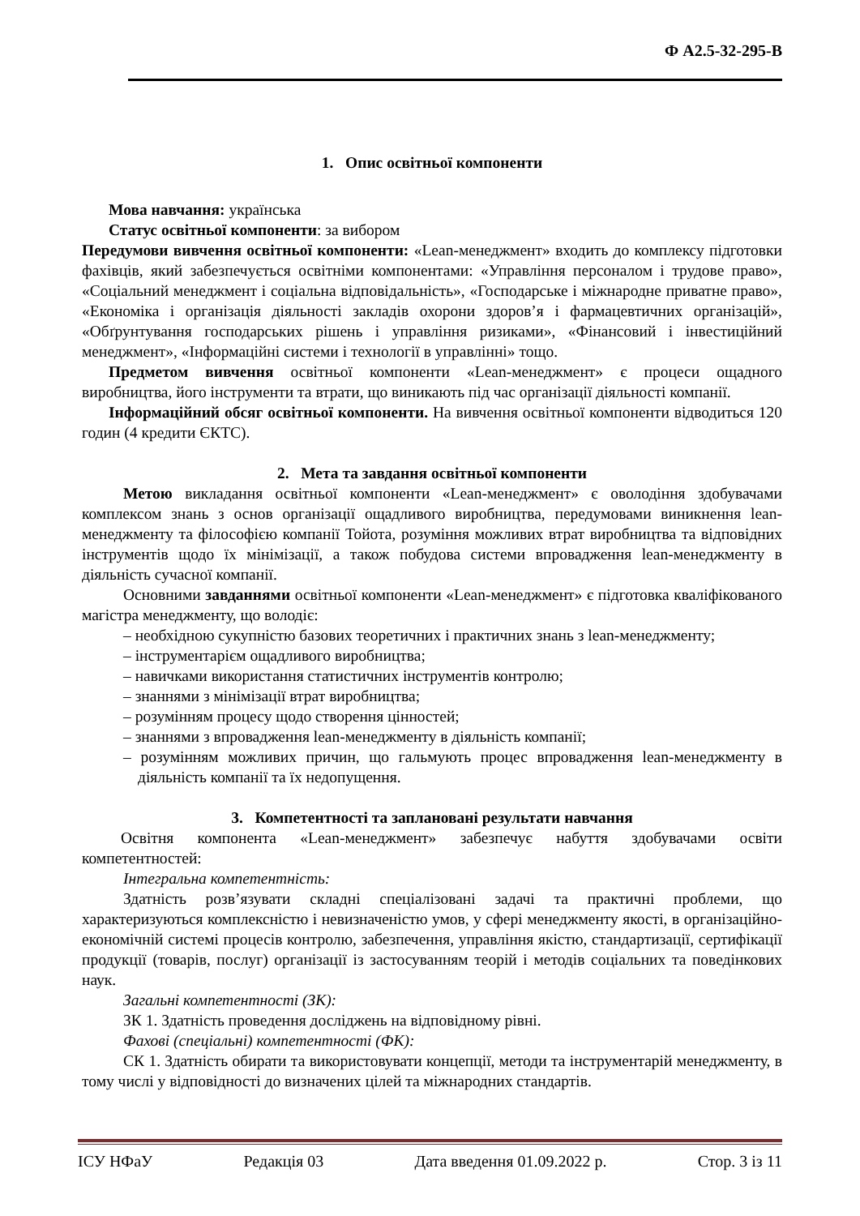Ф А2.5-32-295-В
1. Опис освітньої компоненти
Мова навчання: українська
Статус освітньої компоненти: за вибором
Передумови вивчення освітньої компоненти: «Lean-менеджмент» входить до комплексу підготовки фахівців, який забезпечується освітніми компонентами: «Управління персоналом і трудове право», «Соціальний менеджмент і соціальна відповідальність», «Господарське і міжнародне приватне право», «Економіка і організація діяльності закладів охорони здоров’я і фармацевтичних організацій», «Обґрунтування господарських рішень і управління ризиками», «Фінансовий і інвестиційний менеджмент», «Інформаційні системи і технології в управлінні» тощо.
Предметом вивчення освітньої компоненти «Lean-менеджмент» є процеси ощадного виробництва, його інструменти та втрати, що виникають під час організації діяльності компанії.
Інформаційний обсяг освітньої компоненти. На вивчення освітньої компоненти відводиться 120 годин (4 кредити ЄКТС).
2. Мета та завдання освітньої компоненти
Метою викладання освітньої компоненти «Lean-менеджмент» є оволодіння здобувачами комплексом знань з основ організації ощадливого виробництва, передумовами виникнення lean-менеджменту та філософією компанії Тойота, розуміння можливих втрат виробництва та відповідних інструментів щодо їх мінімізації, а також побудова системи впровадження lean-менеджменту в діяльність сучасної компанії.
Основними завданнями освітньої компоненти «Lean-менеджмент» є підготовка кваліфікованого магістра менеджменту, що володіє:
– необхідною сукупністю базових теоретичних і практичних знань з lean-менеджменту;
– інструментарієм ощадливого виробництва;
– навичками використання статистичних інструментів контролю;
– знаннями з мінімізації втрат виробництва;
– розумінням процесу щодо створення цінностей;
– знаннями з впровадження lean-менеджменту в діяльність компанії;
– розумінням можливих причин, що гальмують процес впровадження lean-менеджменту в діяльність компанії та їх недопущення.
3. Компетентності та заплановані результати навчання
Освітня компонента «Lean-менеджмент» забезпечує набуття здобувачами освіти компетентностей:
Інтегральна компетентність:
Здатність розв’язувати складні спеціалізовані задачі та практичні проблеми, що характеризуються комплексністю і невизначеністю умов, у сфері менеджменту якості, в організаційно-економічній системі процесів контролю, забезпечення, управління якістю, стандартизації, сертифікації продукції (товарів, послуг) організації із застосуванням теорій і методів соціальних та поведінкових наук.
Загальні компетентності (ЗК):
ЗК 1. Здатність проведення досліджень на відповідному рівні.
Фахові (спеціальні) компетентності (ФК):
СК 1. Здатність обирати та використовувати концепції, методи та інструментарій менеджменту, в тому числі у відповідності до визначених цілей та міжнародних стандартів.
ІСУ НФаУ Редакція 03 Дата введення 01.09.2022 р. Стор. 3 із 11